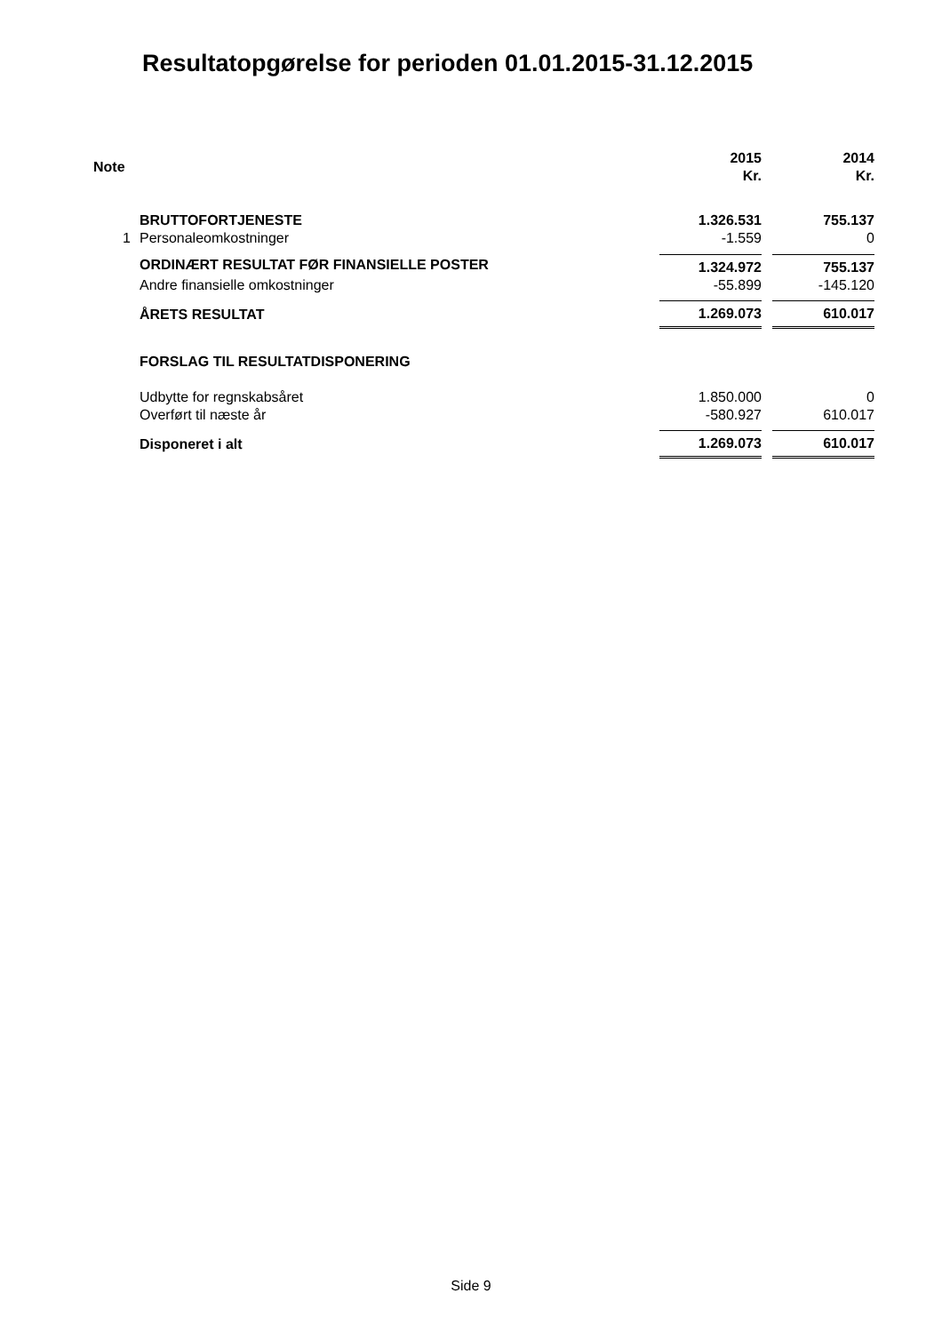Resultatopgørelse for perioden 01.01.2015-31.12.2015
| Note | | 2015 Kr. | | 2014 Kr. |
| --- | --- | --- | --- | --- |
| | BRUTTOFORTJENESTE | 1.326.531 | | 755.137 |
| 1 | Personaleomkostninger | -1.559 | | 0 |
| | ORDINÆRT RESULTAT FØR FINANSIELLE POSTER | 1.324.972 | | 755.137 |
| | Andre finansielle omkostninger | -55.899 | | -145.120 |
| | ÅRETS RESULTAT | 1.269.073 | | 610.017 |
| | FORSLAG TIL RESULTATDISPONERING | | | |
| | Udbytte for regnskabsåret | 1.850.000 | | 0 |
| | Overført til næste år | -580.927 | | 610.017 |
| | Disponeret i alt | 1.269.073 | | 610.017 |
Side 9